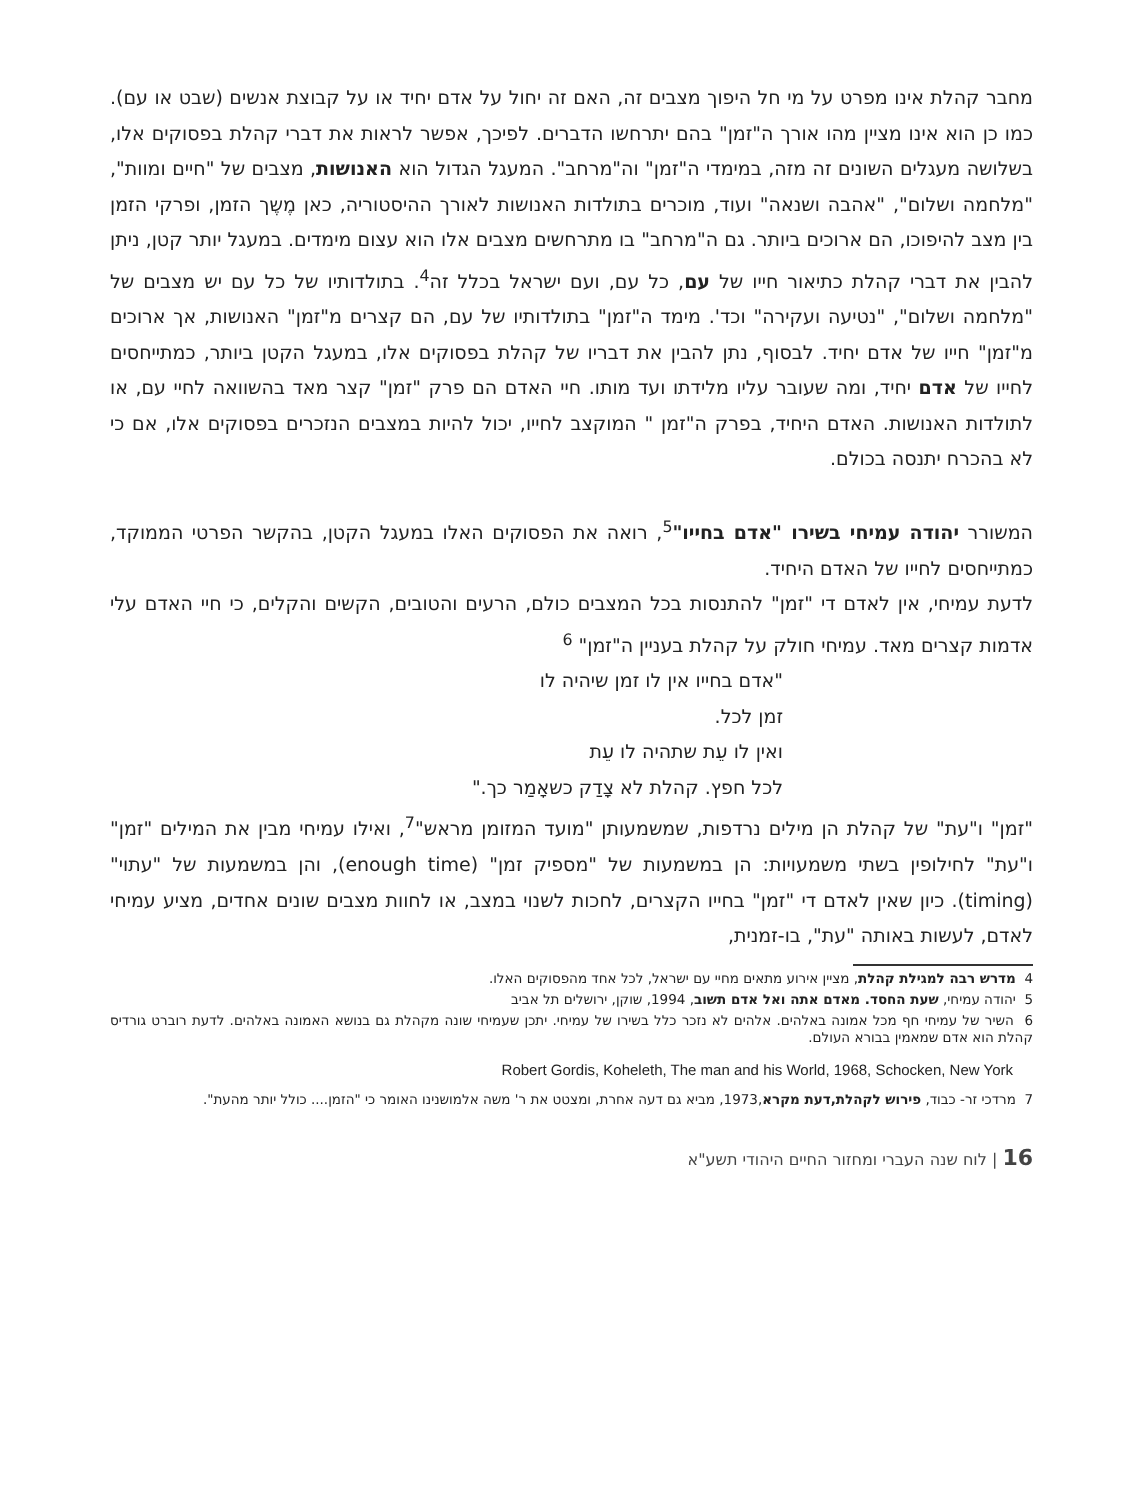מחבר קהלת אינו מפרט על מי חל היפוך מצבים זה, האם זה יחול על אדם יחיד או על קבוצת אנשים (שבט או עם). כמו כן הוא אינו מציין מהו אורך ה"זמן" בהם יתרחשו הדברים. לפיכך, אפשר לראות את דברי קהלת בפסוקים אלו, בשלושה מעגלים השונים זה מזה, במימדי ה"זמן" וה"מרחב". המעגל הגדול הוא האנושות, מצבים של "חיים ומוות", "מלחמה ושלום", "אהבה ושנאה" ועוד, מוכרים בתולדות האנושות לאורך ההיסטוריה, כאן מֶשֶך הזמן, ופרקי הזמן בין מצב להיפוכו, הם ארוכים ביותר. גם ה"מרחב" בו מתרחשים מצבים אלו הוא עצום מימדים. במעגל יותר קטן, ניתן להבין את דברי קהלת כתיאור חייו של עם, כל עם, ועם ישראל בכלל זה<sup>4</sup>. בתולדותיו של כל עם יש מצבים של "מלחמה ושלום", "נטיעה ועקירה" וכד'. מימד ה"זמן" בתולדותיו של עם, הם קצרים מ"זמן" האנושות, אך ארוכים מ"זמן" חייו של אדם יחיד. לבסוף, נתן להבין את דבריו של קהלת בפסוקים אלו, במעגל הקטן ביותר, כמתייחסים לחייו של אדם יחיד, ומה שעובר עליו מלידתו ועד מותו. חיי האדם הם פרק "זמן" קצר מאד בהשוואה לחיי עם, או לתולדות האנושות. האדם היחיד, בפרק ה"זמן " המוקצב לחייו, יכול להיות במצבים הנזכרים בפסוקים אלו, אם כי לא בהכרח יתנסה בכולם.
המשורר יהודה עמיחי בשירו "אדם בחייו"<sup>5</sup>, רואה את הפסוקים האלו במעגל הקטן, בהקשר הפרטי הממוקד, כמתייחסים לחייו של האדם היחיד.
לדעת עמיחי, אין לאדם די "זמן" להתנסות בכל המצבים כולם, הרעים והטובים, הקשים והקלים, כי חיי האדם עלי אדמות קצרים מאד. עמיחי חולק על קהלת בעניין ה"זמן" <sup>6</sup>
"אדם בחייו אין לו זמן שיהיה לו
זמן לכל.
ואין לו עֵת שתהיה לו עֵת
לכל חפץ. קהלת לא צָדַק כשאָמַר כך."
"זמן" ו"עת" של קהלת הן מילים נרדפות, שמשמעותן "מועד המזומן מראש"<sup>7</sup>, ואילו עמיחי מבין את המילים "זמן" ו"עת" לחילופין בשתי משמעויות: הן במשמעות של "מספיק זמן" (enough time), והן במשמעות של "עתוי" (timing). כיון שאין לאדם די "זמן" בחייו הקצרים, לחכות לשנוי במצב, או לחוות מצבים שונים אחדים, מציע עמיחי לאדם, לעשות באותה "עת", בו-זמנית,
4 מדרש רבה למגילת קהלת, מציין אירוע מתאים מחיי עם ישראל, לכל אחד מהפסוקים האלו.
5 יהודה עמיחי, שעת החסד. מאדם אתה ואל אדם תשוב, 1994, שוקן, ירושלים תל אביב
6 השיר של עמיחי חף מכל אמונה באלהים. אלהים לא נזכר כלל בשירו של עמיחי. יתכן שעמיחי שונה מקהלת גם בנושא האמונה באלהים. לדעת רוברט גורדיס קהלת הוא אדם שמאמין בבורא העולם.
Robert Gordis, Koheleth, The man and his World, 1968, Schocken, New York
7 מרדכי זר- כבוד, פירוש לקהלת,דעת מקרא,1973, מביא גם דעה אחרת, ומצטט את ר' משה אלמושנינו האומר כי "הזמן.... כולל יותר מהעת".
16 | לוח שנה העברי ומחזור החיים היהודי תשע"א